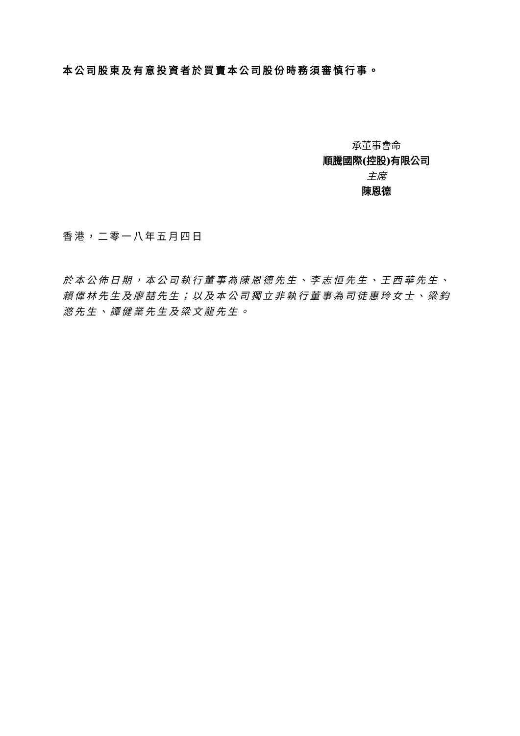本公司股東及有意投資者於買賣本公司股份時務須審慎行事。
承董事會命
順騰國際(控股)有限公司
主席
陳恩德
香港，二零一八年五月四日
於本公佈日期，本公司執行董事為陳恩德先生、李志恒先生、王西華先生、賴偉林先生及廖喆先生；以及本公司獨立非執行董事為司徒惠玲女士、梁鈞滺先生、譚健業先生及梁文龍先生。